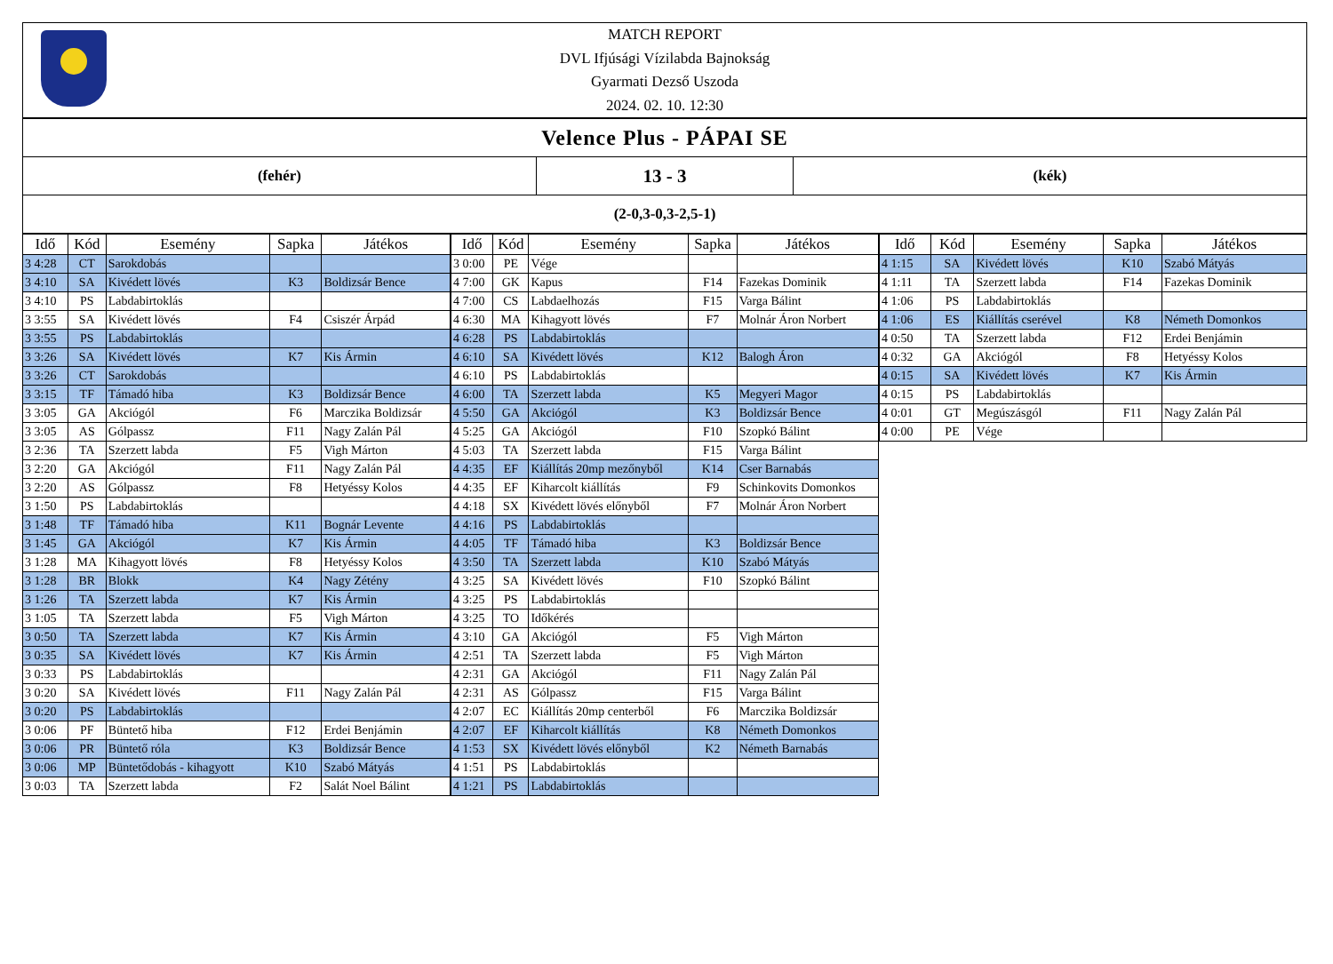MATCH REPORT
DVL Ifjúsági Vízilabda Bajnokság
Gyarmati Dezső Uszoda
2024. 02. 10. 12:30
Velence Plus - PÁPAI SE
(fehér)
13 - 3
(kék)
(2-0,3-0,3-2,5-1)
| Idő | Kód | Esemény | Sapka | Játékos |
| --- | --- | --- | --- | --- |
| 3 4:28 | CT | Sarokdobás | | |
| 3 4:10 | SA | Kivédett lövés | K3 | Boldizsár Bence |
| 3 4:10 | PS | Labdabirtoklás | | |
| 3 3:55 | SA | Kivédett lövés | F4 | Csiszér Árpád |
| 3 3:55 | PS | Labdabirtoklás | | |
| 3 3:26 | SA | Kivédett lövés | K7 | Kis Ármin |
| 3 3:26 | CT | Sarokdobás | | |
| 3 3:15 | TF | Támadó hiba | K3 | Boldizsár Bence |
| 3 3:05 | GA | Akciógól | F6 | Marczika Boldizsár |
| 3 3:05 | AS | Gólpassz | F11 | Nagy Zalán Pál |
| 3 2:36 | TA | Szerzett labda | F5 | Vigh Márton |
| 3 2:20 | GA | Akciógól | F11 | Nagy Zalán Pál |
| 3 2:20 | AS | Gólpassz | F8 | Hetyéssy Kolos |
| 3 1:50 | PS | Labdabirtoklás | | |
| 3 1:48 | TF | Támadó hiba | K11 | Bognár Levente |
| 3 1:45 | GA | Akciógól | K7 | Kis Ármin |
| 3 1:28 | MA | Kihagyott lövés | F8 | Hetyéssy Kolos |
| 3 1:28 | BR | Blokk | K4 | Nagy Zétény |
| 3 1:26 | TA | Szerzett labda | K7 | Kis Ármin |
| 3 1:05 | TA | Szerzett labda | F5 | Vigh Márton |
| 3 0:50 | TA | Szerzett labda | K7 | Kis Ármin |
| 3 0:35 | SA | Kivédett lövés | K7 | Kis Ármin |
| 3 0:33 | PS | Labdabirtoklás | | |
| 3 0:20 | SA | Kivédett lövés | F11 | Nagy Zalán Pál |
| 3 0:20 | PS | Labdabirtoklás | | |
| 3 0:06 | PF | Büntető hiba | F12 | Erdei Benjámin |
| 3 0:06 | PR | Büntető róla | K3 | Boldizsár Bence |
| 3 0:06 | MP | Büntetődobás - kihagyott | K10 | Szabó Mátyás |
| 3 0:03 | TA | Szerzett labda | F2 | Salát Noel Bálint |
| Idő | Kód | Esemény | Sapka | Játékos |
| --- | --- | --- | --- | --- |
| 3 0:00 | PE | Vége | | |
| 4 7:00 | GK | Kapus | F14 | Fazekas Dominik |
| 4 7:00 | CS | Labdaelhozás | F15 | Varga Bálint |
| 4 6:30 | MA | Kihagyott lövés | F7 | Molnár Áron Norbert |
| 4 6:28 | PS | Labdabirtoklás | | |
| 4 6:10 | SA | Kivédett lövés | K12 | Balogh Áron |
| 4 6:10 | PS | Labdabirtoklás | | |
| 4 6:00 | TA | Szerzett labda | K5 | Megyeri Magor |
| 4 5:50 | GA | Akciógól | K3 | Boldizsár Bence |
| 4 5:25 | GA | Akciógól | F10 | Szopkó Bálint |
| 4 5:03 | TA | Szerzett labda | F15 | Varga Bálint |
| 4 4:35 | EF | Kiállítás 20mp mezőnyből | K14 | Cser Barnabás |
| 4 4:35 | EF | Kiharcolt kiállítás | F9 | Schinkovits Domonkos |
| 4 4:18 | SX | Kivédett lövés előnyből | F7 | Molnár Áron Norbert |
| 4 4:16 | PS | Labdabirtoklás | | |
| 4 4:05 | TF | Támadó hiba | K3 | Boldizsár Bence |
| 4 3:50 | TA | Szerzett labda | K10 | Szabó Mátyás |
| 4 3:25 | SA | Kivédett lövés | F10 | Szopkó Bálint |
| 4 3:25 | PS | Labdabirtoklás | | |
| 4 3:25 | TO | Időkérés | | |
| 4 3:10 | GA | Akciógól | F5 | Vigh Márton |
| 4 2:51 | TA | Szerzett labda | F5 | Vigh Márton |
| 4 2:31 | GA | Akciógól | F11 | Nagy Zalán Pál |
| 4 2:31 | AS | Gólpassz | F15 | Varga Bálint |
| 4 2:07 | EC | Kiállítás 20mp centerből | F6 | Marczika Boldizsár |
| 4 2:07 | EF | Kiharcolt kiállítás | K8 | Németh Domonkos |
| 4 1:53 | SX | Kivédett lövés előnyből | K2 | Németh Barnabás |
| 4 1:51 | PS | Labdabirtoklás | | |
| 4 1:21 | PS | Labdabirtoklás | | |
| Idő | Kód | Esemény | Sapka | Játékos |
| --- | --- | --- | --- | --- |
| 4 1:15 | SA | Kivédett lövés | K10 | Szabó Mátyás |
| 4 1:11 | TA | Szerzett labda | F14 | Fazekas Dominik |
| 4 1:06 | PS | Labdabirtoklás | | |
| 4 1:06 | ES | Kiállítás cserével | K8 | Németh Domonkos |
| 4 0:50 | TA | Szerzett labda | F12 | Erdei Benjámin |
| 4 0:32 | GA | Akciógól | F8 | Hetyéssy Kolos |
| 4 0:15 | SA | Kivédett lövés | K7 | Kis Ármin |
| 4 0:15 | PS | Labdabirtoklás | | |
| 4 0:01 | GT | Megúszásgól | F11 | Nagy Zalán Pál |
| 4 0:00 | PE | Vége | | |